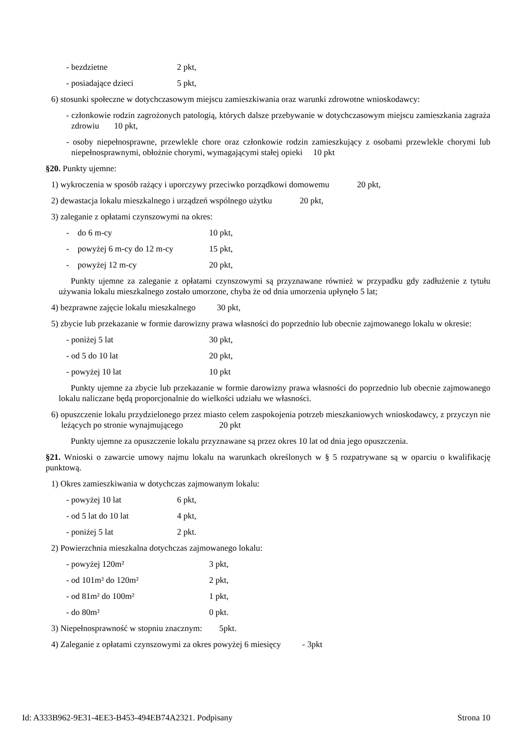- bezdzietne 2 pkt,
- posiadające dzieci 5 pkt,
6) stosunki społeczne w dotychczasowym miejscu zamieszkiwania oraz warunki zdrowotne wnioskodawcy:
- członkowie rodzin zagrożonych patologią, których dalsze przebywanie w dotychczasowym miejscu zamieszkania zagraża zdrowiu 10 pkt,
- osoby niepełnosprawne, przewlekle chore oraz członkowie rodzin zamieszkujący z osobami przewlekle chorymi lub niepełnosprawnymi, obłożnie chorymi, wymagającymi stałej opieki 10 pkt
§20. Punkty ujemne:
1) wykroczenia w sposób rażący i uporczywy przeciwko porządkowi domowemu 20 pkt,
2) dewastacja lokalu mieszkalnego i urządzeń wspólnego użytku 20 pkt,
3) zaleganie z opłatami czynszowymi na okres:
- do 6 m-cy 10 pkt,
- powyżej 6 m-cy do 12 m-cy 15 pkt,
- powyżej 12 m-cy 20 pkt,
Punkty ujemne za zaleganie z opłatami czynszowymi są przyznawane również w przypadku gdy zadłużenie z tytułu używania lokalu mieszkalnego zostało umorzone, chyba że od dnia umorzenia upłynęło 5 lat;
4) bezprawne zajęcie lokalu mieszkalnego 30 pkt,
5) zbycie lub przekazanie w formie darowizny prawa własności do poprzednio lub obecnie zajmowanego lokalu w okresie:
- poniżej 5 lat 30 pkt,
- od 5 do 10 lat 20 pkt,
- powyżej 10 lat 10 pkt
Punkty ujemne za zbycie lub przekazanie w formie darowizny prawa własności do poprzednio lub obecnie zajmowanego lokalu naliczane będą proporcjonalnie do wielkości udziału we własności.
6) opuszczenie lokalu przydzielonego przez miasto celem zaspokojenia potrzeb mieszkaniowych wnioskodawcy, z przyczyn nie leżących po stronie wynajmującego 20 pkt
Punkty ujemne za opuszczenie lokalu przyznawane są przez okres 10 lat od dnia jego opuszczenia.
§21. Wnioski o zawarcie umowy najmu lokalu na warunkach określonych w § 5 rozpatrywane są w oparciu o kwalifikację punktową.
1) Okres zamieszkiwania w dotychczas zajmowanym lokalu:
- powyżej 10 lat 6 pkt,
- od 5 lat do 10 lat 4 pkt,
- poniżej 5 lat 2 pkt.
2) Powierzchnia mieszkalna dotychczas zajmowanego lokalu:
- powyżej 120m² 3 pkt,
- od 101m² do 120m² 2 pkt,
- od 81m² do 100m² 1 pkt,
- do 80m² 0 pkt.
3) Niepełnosprawność w stopniu znacznym: 5pkt.
4) Zaleganie z opłatami czynszowymi za okres powyżej 6 miesięcy - 3pkt
Id: A333B962-9E31-4EE3-B453-494EB74A2321. Podpisany Strona 10